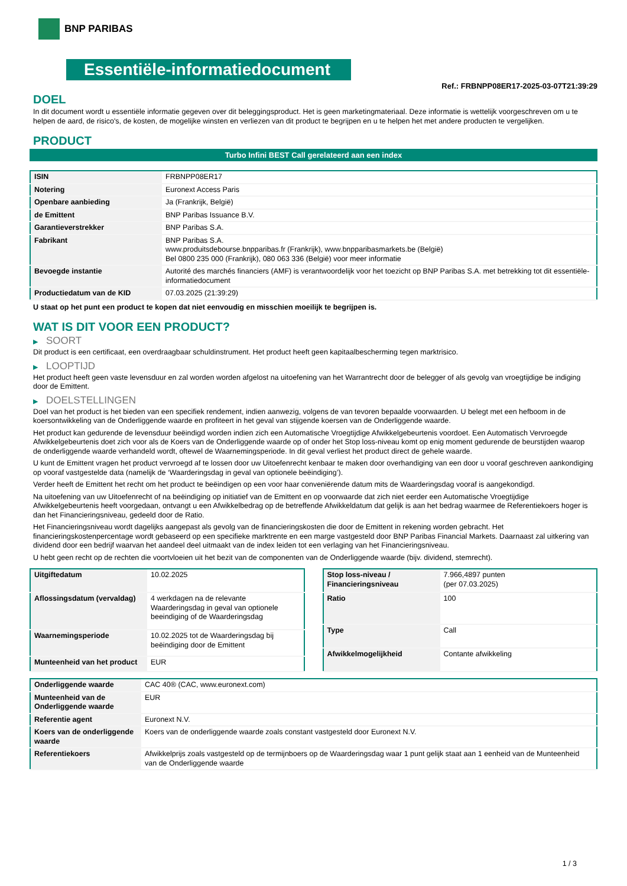BNP PARIBAS
Essentiële-informatiedocument
Ref.: FRBNPP08ER17-2025-03-07T21:39:29
DOEL
In dit document wordt u essentiële informatie gegeven over dit beleggingsproduct. Het is geen marketingmateriaal. Deze informatie is wettelijk voorgeschreven om u te helpen de aard, de risico's, de kosten, de mogelijke winsten en verliezen van dit product te begrijpen en u te helpen het met andere producten te vergelijken.
PRODUCT
Turbo Infini BEST Call gerelateerd aan een index
| ISIN | FRBNPP08ER17 |
| Notering | Euronext Access Paris |
| Openbare aanbieding | Ja (Frankrijk, België) |
| de Emittent | BNP Paribas Issuance B.V. |
| Garantieverstrekker | BNP Paribas S.A. |
| Fabrikant | BNP Paribas S.A. www.produitsdebourse.bnpparibas.fr (Frankrijk), www.bnpparibasmarkets.be (België) Bel 0800 235 000 (Frankrijk), 080 063 336 (België) voor meer informatie |
| Bevoegde instantie | Autorité des marchés financiers (AMF) is verantwoordelijk voor het toezicht op BNP Paribas S.A. met betrekking tot dit essentiële-informatiedocument |
| Productiedatum van de KID | 07.03.2025 (21:39:29) |
U staat op het punt een product te kopen dat niet eenvoudig en misschien moeilijk te begrijpen is.
WAT IS DIT VOOR EEN PRODUCT?
▶ SOORT
Dit product is een certificaat, een overdraagbaar schuldinstrument. Het product heeft geen kapitaalbescherming tegen marktrisico.
▶ LOOPTIJD
Het product heeft geen vaste levensduur en zal worden worden afgelost na uitoefening van het Warrantrecht door de belegger of als gevolg van vroegtijdige be indiging door de Emittent.
▶ DOELSTELLINGEN
Doel van het product is het bieden van een specifiek rendement, indien aanwezig, volgens de van tevoren bepaalde voorwaarden. U belegt met een hefboom in de koersontwikkeling van de Onderliggende waarde en profiteert in het geval van stijgende koersen van de Onderliggende waarde.
Het product kan gedurende de levensduur beëindigd worden indien zich een Automatische Vroegtijdige Afwikkelgebeurtenis voordoet. Een Automatisch Vervroegde Afwikkelgebeurtenis doet zich voor als de Koers van de Onderliggende waarde op of onder het Stop loss-niveau komt op enig moment gedurende de beurstijden waarop de onderliggende waarde verhandeld wordt, oftewel de Waarnemingsperiode. In dit geval verliest het product direct de gehele waarde.
U kunt de Emittent vragen het product vervroegd af te lossen door uw Uitoefenrecht kenbaar te maken door overhandiging van een door u vooraf geschreven aankondiging op vooraf vastgestelde data (namelijk de ‘Waarderingsdag in geval van optionele beëindiging’).
Verder heeft de Emittent het recht om het product te beëindigen op een voor haar conveniërende datum mits de Waarderingsdag vooraf is aangekondigd.
Na uitoefening van uw Uitoefenrecht of na beëindiging op initiatief van de Emittent en op voorwaarde dat zich niet eerder een Automatische Vroegtijdige Afwikkelgebeurtenis heeft voorgedaan, ontvangt u een Afwikkelbedrag op de betreffende Afwikkeldatum dat gelijk is aan het bedrag waarmee de Referentiekoers hoger is dan het Financieringsniveau, gedeeld door de Ratio.
Het Financieringsniveau wordt dagelijks aangepast als gevolg van de financieringskosten die door de Emittent in rekening worden gebracht. Het financieringskostenpercentage wordt gebaseerd op een specifieke marktrente en een marge vastgesteld door BNP Paribas Financial Markets. Daarnaast zal uitkering van dividend door een bedrijf waarvan het aandeel deel uitmaakt van de index leiden tot een verlaging van het Financieringsniveau.
U hebt geen recht op de rechten die voortvloeien uit het bezit van de componenten van de Onderliggende waarde (bijv. dividend, stemrecht).
| Uitgiftedatum | 10.02.2025 |
| Aflossingsdatum (vervaldag) | 4 werkdagen na de relevante Waarderingsdag in geval van optionele beeindiging of de Waarderingsdag |
| Waarnemingsperiode | 10.02.2025 tot de Waarderingsdag bij beëindiging door de Emittent |
| Munteenheid van het product | EUR |
| Stop loss-niveau / Financieringsniveau | 7.966,4897 punten (per 07.03.2025) |
| Ratio | 100 |
| Type | Call |
| Afwikkelmogelijkheid | Contante afwikkeling |
| Onderliggende waarde | CAC 40® (CAC, www.euronext.com) |
| Munteenheid van de Onderliggende waarde | EUR |
| Referentie agent | Euronext N.V. |
| Koers van de onderliggende waarde | Koers van de onderliggende waarde zoals constant vastgesteld door Euronext N.V. |
| Referentiekoers | Afwikkelprijs zoals vastgesteld op de termijnboers op de Waarderingsdag waar 1 punt gelijk staat aan 1 eenheid van de Munteenheid van de Onderliggende waarde |
1 / 3